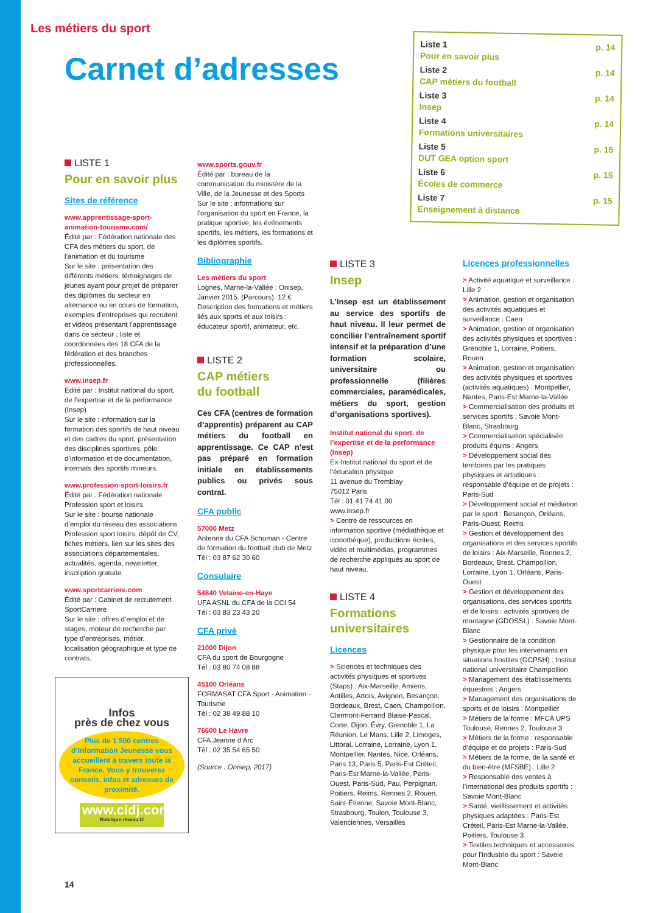Les métiers du sport
Carnet d’adresses
Liste 1
Pour en savoir plus p. 14
Liste 2
CAP métiers du football p. 14
Liste 3
Insep p. 14
Liste 4
Formations universitaires p. 14
Liste 5
DUT GEA option sport p. 15
Liste 6
Écoles de commerce p. 15
Liste 7
Enseignement à distance p. 15
LISTE 1
Pour en savoir plus
Sites de référence
www.apprentissage-sport-animation-tourisme.com/
Édité par : Fédération nationale des CFA des métiers du sport, de l’animation et du tourisme
Sur le site : présentation des différents métiers, témoignages de jeunes ayant pour projet de préparer des diplômes du secteur en alternance ou en cours de formation, exemples d’entreprises qui recrutent et vidéos présentant l’apprentissage dans ce secteur ; liste et coordonnées des 18 CFA de la fédération et des branches professionnelles.
www.insep.fr
Édité par : Institut national du sport, de l’expertise et de la performance (Insep)
Sur le site : information sur la formation des sportifs de haut niveau et des cadres du sport, présentation des disciplines sportives, pôle d’information et de documentation, internats des sportifs mineurs.
www.profession-sport-loisirs.fr
Édité par : Fédération nationale Profession sport et loisirs
Sur le site : bourse nationale d’emploi du réseau des associations Profession sport loisirs, dépôt de CV, fiches métiers, lien sur les sites des associations départementales, actualités, agenda, newsletter, inscription gratuite.
www.sportcarriere.com
Édité par : Cabinet de recrutement SportCarriere
Sur le site : offres d’emploi et de stages, moteur de recherche par type d’entreprises, métier, localisation géographique et type de contrats.
Infos
près de chez vous
Plus de 1 500 centres d’Information Jeunesse vous accueillent à travers toute la France. Vous y trouverez conseils, infos et adresses de proximité.
www.cidj.com
Rubrique réseau IJ
www.sports.gouv.fr
Édité par : bureau de la communication du ministère de la Ville, de la Jeunesse et des Sports
Sur le site : informations sur l’organisation du sport en France, la pratique sportive, les événements sportifs, les métiers, les formations et les diplômes sportifs.
Bibliographie
Les métiers du sport
Lognes, Marne-la-Vallée : Onisep, Janvier 2015. (Parcours). 12 €
Description des formations et métiers liés aux sports et aux loisirs : éducateur sportif, animateur, etc.
LISTE 2
CAP métiers
du football
Ces CFA (centres de formation d’apprentis) préparent au CAP métiers du football en apprentissage. Ce CAP n’est pas préparé en formation initiale en établissements publics ou privés sous contrat.
CFA public
57000 Metz
Antenne du CFA Schuman - Centre de formation du football club de Metz
Tél : 03 87 62 30 60
Consulaire
54840 Velaine-en-Haye
UFA ASNL du CFA de la CCI 54
Tél : 03 83 23 43 20
CFA privé
21000 Dijon
CFA du sport de Bourgogne
Tél : 03 80 74 08 88
45100 Orléans
FORMASAT CFA Sport - Animation - Tourisme
Tél : 02 38 49 88 10
76600 Le Havre
CFA Jeanne d’Arc
Tél : 02 35 54 65 50
(Source : Onisep, 2017)
LISTE 3
Insep
L’Insep est un établissement au service des sportifs de haut niveau. Il leur permet de concilier l’entraînement sportif intensif et la préparation d’une formation scolaire, universitaire ou professionnelle (filières commerciales, paramédicales, métiers du sport, gestion d’organisations sportives).
Institut national du sport, de l’expertise et de la performance (Insep)
Ex-Institut national du sport et de l’éducation physique
11 avenue du Tremblay
75012 Paris
Tél : 01 41 74 41 00
www.insep.fr
> Centre de ressources en information sportive (médiathèque et iconothèque), productions écrites, vidéo et multimédias, programmes de recherche appliqués au sport de haut niveau.
LISTE 4
Formations
universitaires
Licences
> Sciences et techniques des activités physiques et sportives (Staps) : Aix-Marseille, Amiens, Antilles, Artois, Avignon, Besançon, Bordeaux, Brest, Caen, Champollion, Clermont-Ferrand Blaise-Pascal, Corte, Dijon, Évry, Grenoble 1, La Réunion, Le Mans, Lille 2, Limoges, Littoral, Lorraine, Lorraine, Lyon 1, Montpellier, Nantes, Nice, Orléans, Paris 13, Paris 5, Paris-Est Créteil, Paris-Est Marne-la-Vallée, Paris-Ouest, Paris-Sud, Pau, Perpignan, Poitiers, Reims, Rennes 2, Rouen, Saint-Étienne, Savoie Mont-Blanc, Strasbourg, Toulon, Toulouse 3, Valenciennes, Versailles
Licences professionnelles
> Activité aquatique et surveillance : Lille 2
> Animation, gestion et organisation des activités aquatiques et surveillance : Caen
> Animation, gestion et organisation des activités physiques et sportives : Grenoble 1, Lorraine, Poitiers, Rouen
> Animation, gestion et organisation des activités physiques et sportives (activités aquatiques) : Montpellier, Nantes, Paris-Est Marne-la-Vallée
> Commercialisation des produits et services sportifs : Savoie Mont-Blanc, Strasbourg
> Commercialisation spécialisée produits équins : Angers
> Développement social des territoires par les pratiques physiques et artistiques : responsable d’équipe et de projets : Paris-Sud
> Développement social et médiation par le sport : Besançon, Orléans, Paris-Ouest, Reims
> Gestion et développement des organisations et des services sportifs de loisirs : Aix-Marseille, Rennes 2, Bordeaux, Brest, Champollion, Lorraine, Lyon 1, Orléans, Paris-Ouest
> Gestion et développement des organisations, des services sportifs et de loisirs : activités sportives de montagne (GDOSSL) : Savoie Mont-Blanc
> Gestionnaire de la condition physique pour les intervenants en situations hostiles (GCPSH) : Institut national universitaire Champollion
> Management des établissements équestres : Angers
> Management des organisations de sports et de loisirs : Montpellier
> Métiers de la forme : MFCA UPS Toulouse, Rennes 2, Toulouse 3
> Métiers de la forme : responsable d’équipe et de projets : Paris-Sud
> Métiers de la forme, de la santé et du bien-être (MFSBE) : Lille 2
> Responsable des ventes à l’international des produits sportifs : Savoie Mont-Blanc
> Santé, vieillissement et activités physiques adaptées : Paris-Est Créteil, Paris-Est Marne-la-Vallée, Poitiers, Toulouse 3
> Textiles techniques et accessoires pour l’industrie du sport : Savoie Mont-Blanc
14